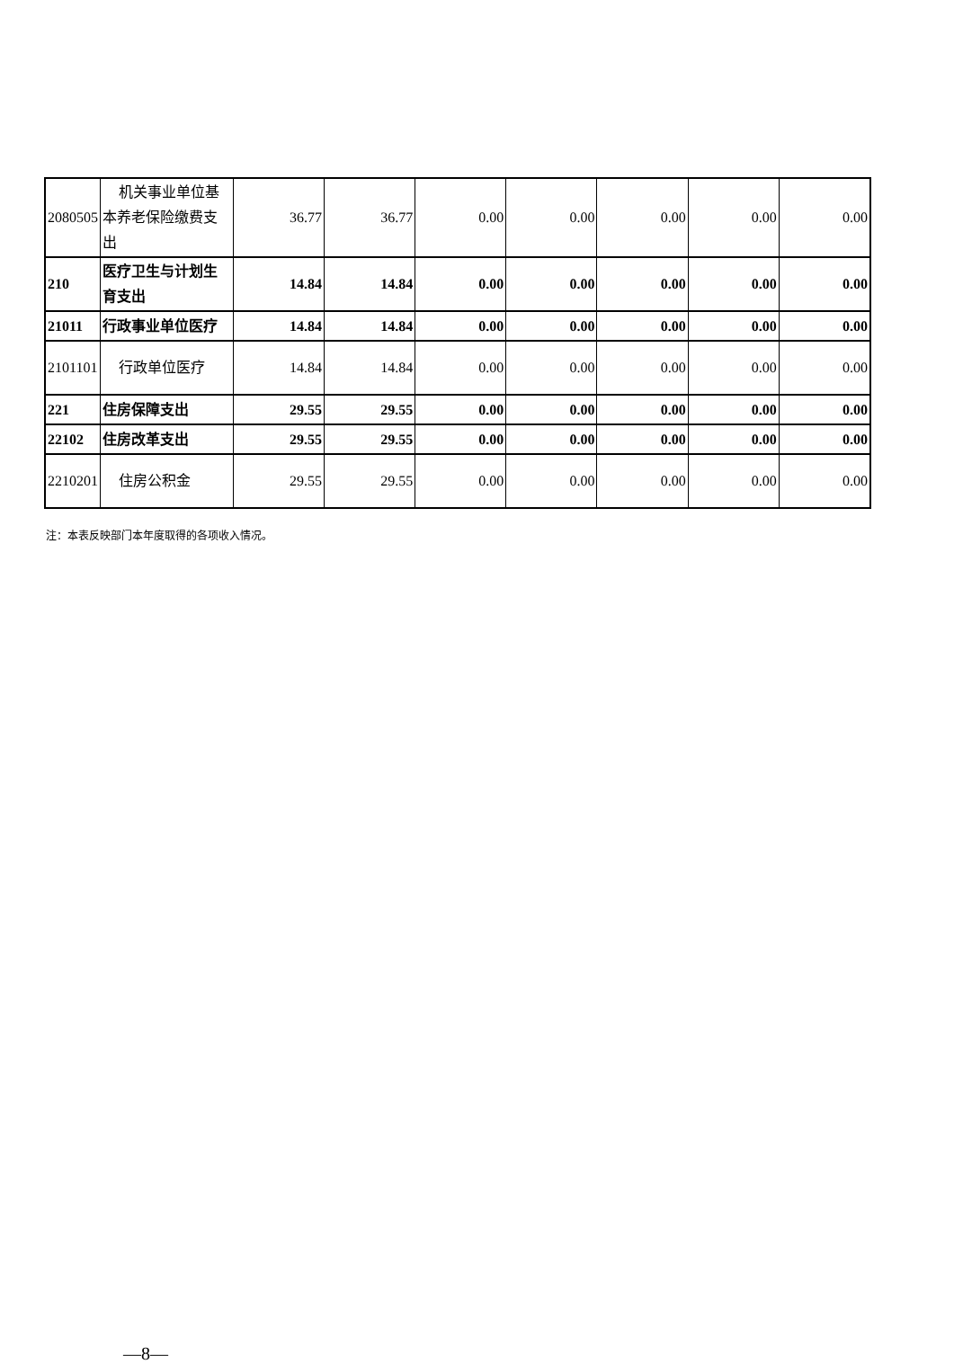| 2080505 | 机关事业单位基本养老保险缴费支出 | 36.77 | 36.77 | 0.00 | 0.00 | 0.00 | 0.00 | 0.00 |
| 210 | 医疗卫生与计划生育支出 | 14.84 | 14.84 | 0.00 | 0.00 | 0.00 | 0.00 | 0.00 |
| 21011 | 行政事业单位医疗 | 14.84 | 14.84 | 0.00 | 0.00 | 0.00 | 0.00 | 0.00 |
| 2101101 | 行政单位医疗 | 14.84 | 14.84 | 0.00 | 0.00 | 0.00 | 0.00 | 0.00 |
| 221 | 住房保障支出 | 29.55 | 29.55 | 0.00 | 0.00 | 0.00 | 0.00 | 0.00 |
| 22102 | 住房改革支出 | 29.55 | 29.55 | 0.00 | 0.00 | 0.00 | 0.00 | 0.00 |
| 2210201 | 住房公积金 | 29.55 | 29.55 | 0.00 | 0.00 | 0.00 | 0.00 | 0.00 |
注：本表反映部门本年度取得的各项收入情况。
—8—